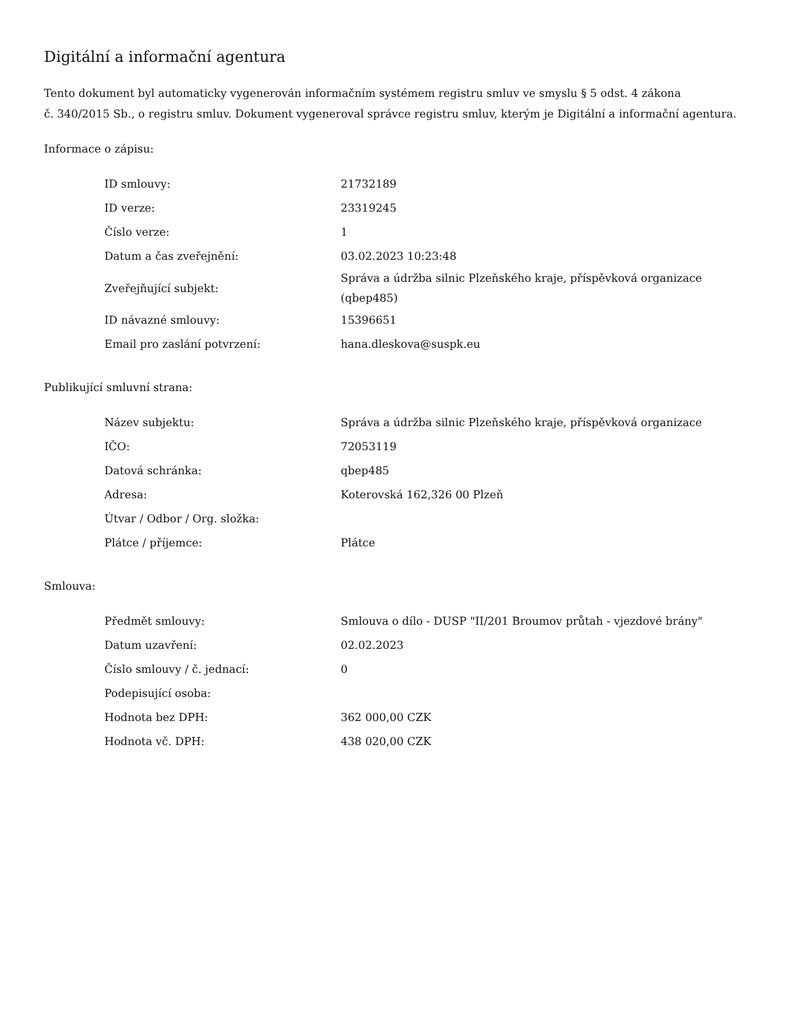Digitální a informační agentura
Tento dokument byl automaticky vygenerován informačním systémem registru smluv ve smyslu § 5 odst. 4 zákona
č. 340/2015 Sb., o registru smluv. Dokument vygeneroval správce registru smluv, kterým je Digitální a informační agentura.
Informace o zápisu:
| ID smlouvy: | 21732189 |
| ID verze: | 23319245 |
| Číslo verze: | 1 |
| Datum a čas zveřejnění: | 03.02.2023 10:23:48 |
| Zveřejňující subjekt: | Správa a údržba silnic Plzeňského kraje, příspěvková organizace (qbep485) |
| ID návazné smlouvy: | 15396651 |
| Email pro zaslání potvrzení: | hana.dleskova@suspk.eu |
Publikující smluvní strana:
| Název subjektu: | Správa a údržba silnic Plzeňského kraje, příspěvková organizace |
| IČO: | 72053119 |
| Datová schránka: | qbep485 |
| Adresa: | Koterovská 162,326 00 Plzeň |
| Útvar / Odbor / Org. složka: | |
| Plátce / příjemce: | Plátce |
Smlouva:
| Předmět smlouvy: | Smlouva o dílo - DUSP "II/201 Broumov průtah - vjezdové brány" |
| Datum uzavření: | 02.02.2023 |
| Číslo smlouvy / č. jednací: | 0 |
| Podepisující osoba: | |
| Hodnota bez DPH: | 362 000,00 CZK |
| Hodnota vč. DPH: | 438 020,00 CZK |